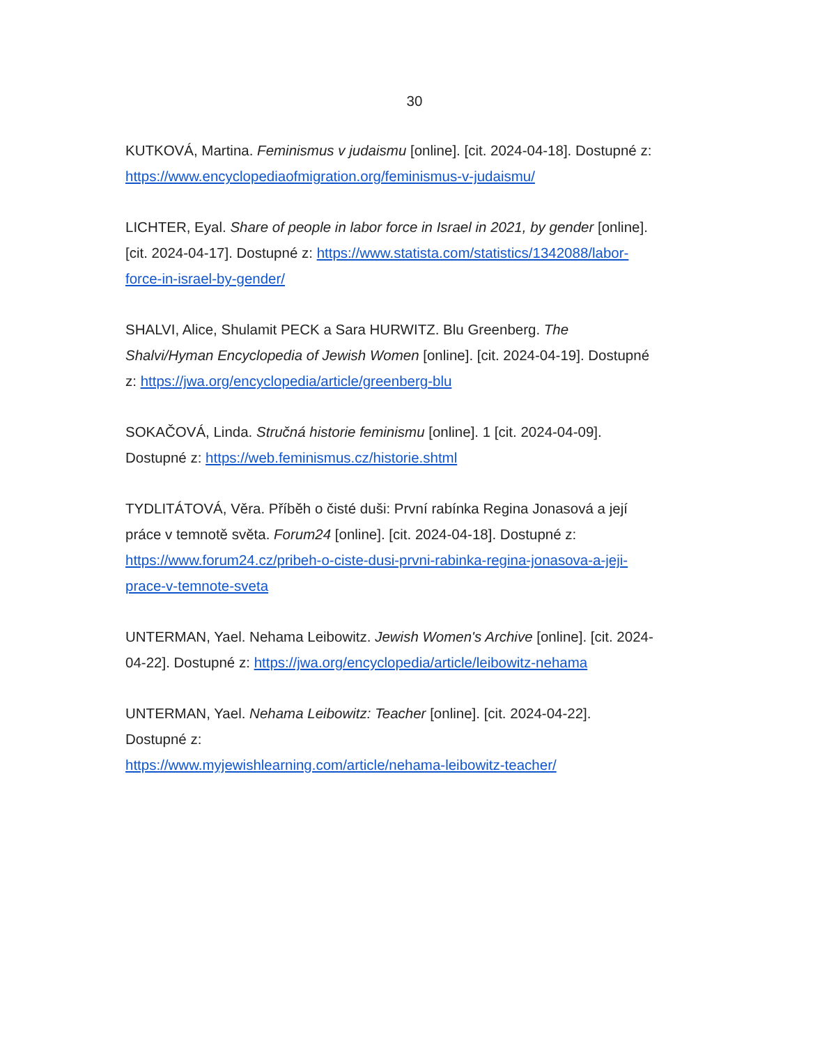30
KUTKOVÁ, Martina. Feminismus v judaismu [online]. [cit. 2024-04-18]. Dostupné z: https://www.encyclopediaofmigration.org/feminismus-v-judaismu/
LICHTER, Eyal. Share of people in labor force in Israel in 2021, by gender [online]. [cit. 2024-04-17]. Dostupné z: https://www.statista.com/statistics/1342088/labor-force-in-israel-by-gender/
SHALVI, Alice, Shulamit PECK a Sara HURWITZ. Blu Greenberg. The Shalvi/Hyman Encyclopedia of Jewish Women [online]. [cit. 2024-04-19]. Dostupné z: https://jwa.org/encyclopedia/article/greenberg-blu
SOKAČOVÁ, Linda. Stručná historie feminismu [online]. 1 [cit. 2024-04-09]. Dostupné z: https://web.feminismus.cz/historie.shtml
TYDLITÁTOVÁ, Věra. Příběh o čisté duši: První rabínka Regina Jonasová a její práce v temnotě světa. Forum24 [online]. [cit. 2024-04-18]. Dostupné z: https://www.forum24.cz/pribeh-o-ciste-dusi-prvni-rabinka-regina-jonasova-a-jeji-prace-v-temnote-sveta
UNTERMAN, Yael. Nehama Leibowitz. Jewish Women's Archive [online]. [cit. 2024-04-22]. Dostupné z: https://jwa.org/encyclopedia/article/leibowitz-nehama
UNTERMAN, Yael. Nehama Leibowitz: Teacher [online]. [cit. 2024-04-22]. Dostupné z:
https://www.myjewishlearning.com/article/nehama-leibowitz-teacher/